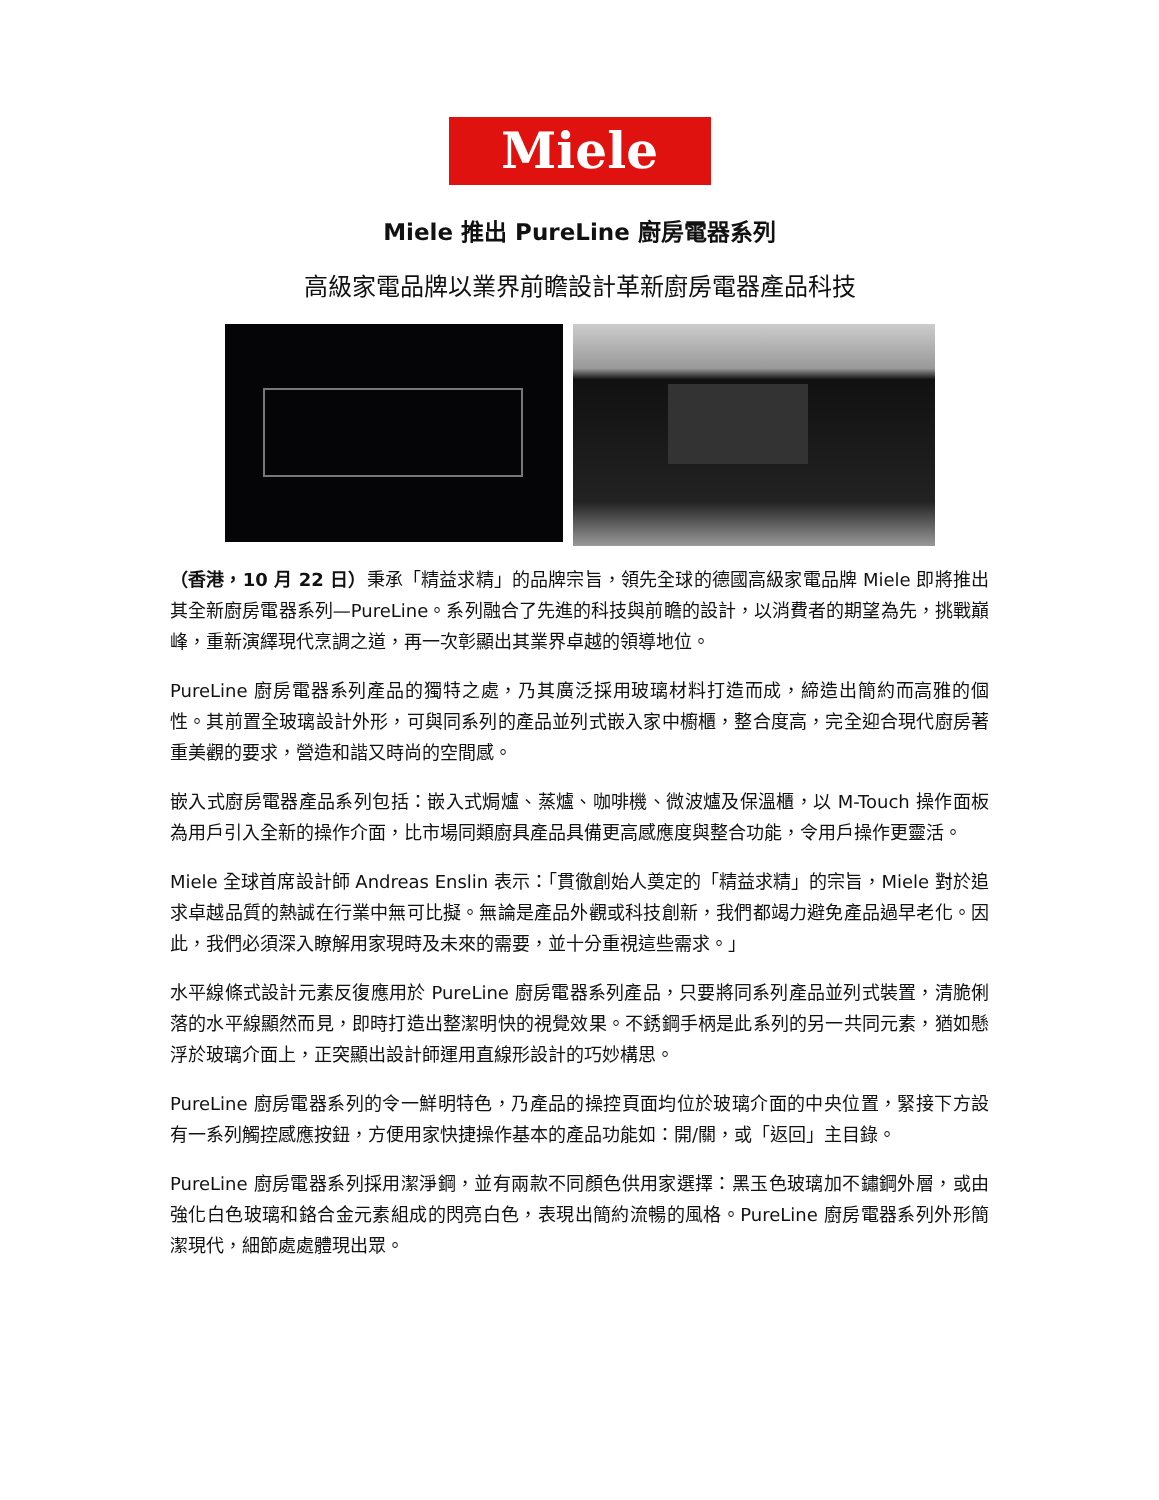Miele
Miele 推出 PureLine 廚房電器系列
高級家電品牌以業界前瞻設計革新廚房電器產品科技
（香港，10 月 22 日）秉承「精益求精」的品牌宗旨，領先全球的德國高級家電品牌 Miele 即將推出其全新廚房電器系列—PureLine。系列融合了先進的科技與前瞻的設計，以消費者的期望為先，挑戰巔峰，重新演繹現代烹調之道，再一次彰顯出其業界卓越的領導地位。
PureLine 廚房電器系列產品的獨特之處，乃其廣泛採用玻璃材料打造而成，締造出簡約而高雅的個性。其前置全玻璃設計外形，可與同系列的產品並列式嵌入家中櫥櫃，整合度高，完全迎合現代廚房著重美觀的要求，營造和諧又時尚的空間感。
嵌入式廚房電器產品系列包括：嵌入式焗爐、蒸爐、咖啡機、微波爐及保溫櫃，以 M-Touch 操作面板為用戶引入全新的操作介面，比市場同類廚具產品具備更高感應度與整合功能，令用戶操作更靈活。
Miele 全球首席設計師 Andreas Enslin 表示：「貫徹創始人奠定的「精益求精」的宗旨，Miele 對於追求卓越品質的熱誠在行業中無可比擬。無論是產品外觀或科技創新，我們都竭力避免產品過早老化。因此，我們必須深入瞭解用家現時及未來的需要，並十分重視這些需求。」
水平線條式設計元素反復應用於 PureLine 廚房電器系列產品，只要將同系列產品並列式裝置，清脆俐落的水平線顯然而見，即時打造出整潔明快的視覺效果。不銹鋼手柄是此系列的另一共同元素，猶如懸浮於玻璃介面上，正突顯出設計師運用直線形設計的巧妙構思。
PureLine 廚房電器系列的令一鮮明特色，乃產品的操控頁面均位於玻璃介面的中央位置，緊接下方設有一系列觸控感應按鈕，方便用家快捷操作基本的產品功能如：開/關，或「返回」主目錄。
PureLine 廚房電器系列採用潔淨鋼，並有兩款不同顏色供用家選擇：黑玉色玻璃加不鏽鋼外層，或由強化白色玻璃和鉻合金元素組成的閃亮白色，表現出簡約流暢的風格。PureLine 廚房電器系列外形簡潔現代，細節處處體現出眾。